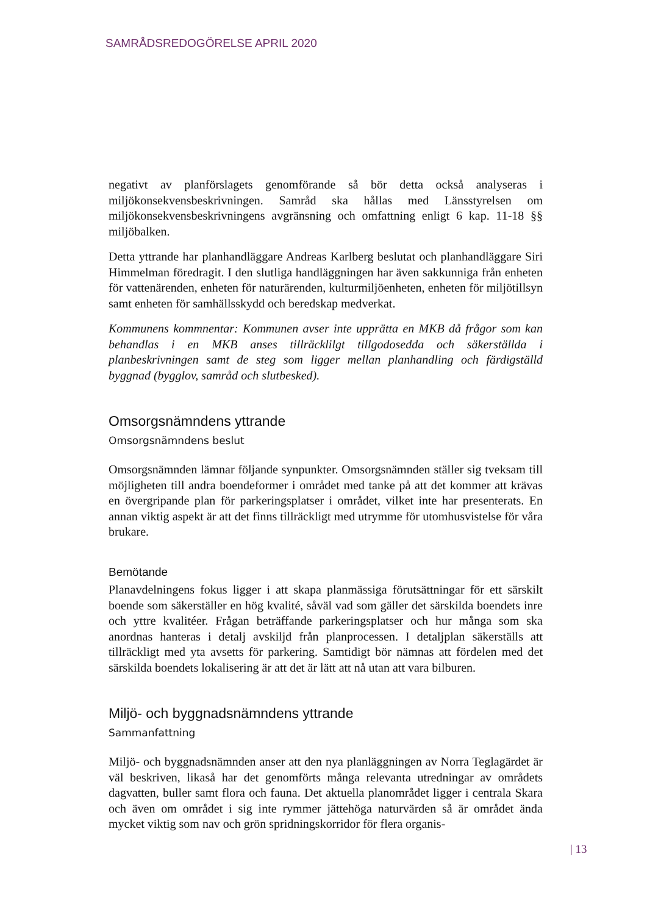SAMRÅDSREDOGÖRELSE APRIL 2020
negativt av planförslagets genomförande så bör detta också analyseras i miljökonsekvensbeskrivningen. Samråd ska hållas med Länsstyrelsen om miljökonsekvensbeskrivningens avgränsning och omfattning enligt 6 kap. 11-18 §§ miljöbalken.
Detta yttrande har planhandläggare Andreas Karlberg beslutat och planhandläggare Siri Himmelman föredragit. I den slutliga handläggningen har även sakkunniga från enheten för vattenärenden, enheten för naturärenden, kulturmiljöenheten, enheten för miljötillsyn samt enheten för samhällsskydd och beredskap medverkat.
Kommunens kommnentar: Kommunen avser inte upprätta en MKB då frågor som kan behandlas i en MKB anses tillräcklilgt tillgodosedda och säkerställda i planbeskrivningen samt de steg som ligger mellan planhandling och färdigställd byggnad (bygglov, samråd och slutbesked).
Omsorgsnämndens yttrande
Omsorgsnämndens beslut
Omsorgsnämnden lämnar följande synpunkter. Omsorgsnämnden ställer sig tveksam till möjligheten till andra boendeformer i området med tanke på att det kommer att krävas en övergripande plan för parkeringsplatser i området, vilket inte har presenterats. En annan viktig aspekt är att det finns tillräckligt med utrymme för utomhusvistelse för våra brukare.
Bemötande
Planavdelningens fokus ligger i att skapa planmässiga förutsättningar för ett särskilt boende som säkerställer en hög kvalité, såväl vad som gäller det särskilda boendets inre och yttre kvalitéer. Frågan beträffande parkeringsplatser och hur många som ska anordnas hanteras i detalj avskiljd från planprocessen. I detaljplan säkerställs att tillräckligt med yta avsetts för parkering. Samtidigt bör nämnas att fördelen med det särskilda boendets lokalisering är att det är lätt att nå utan att vara bilburen.
Miljö- och byggnadsnämndens yttrande
Sammanfattning
Miljö- och byggnadsnämnden anser att den nya planläggningen av Norra Teglagärdet är väl beskriven, likaså har det genomförts många relevanta utredningar av områdets dagvatten, buller samt flora och fauna. Det aktuella planområdet ligger i centrala Skara och även om området i sig inte rymmer jättehöga naturvärden så är området ända mycket viktig som nav och grön spridningskorridor för flera organis-
| 13